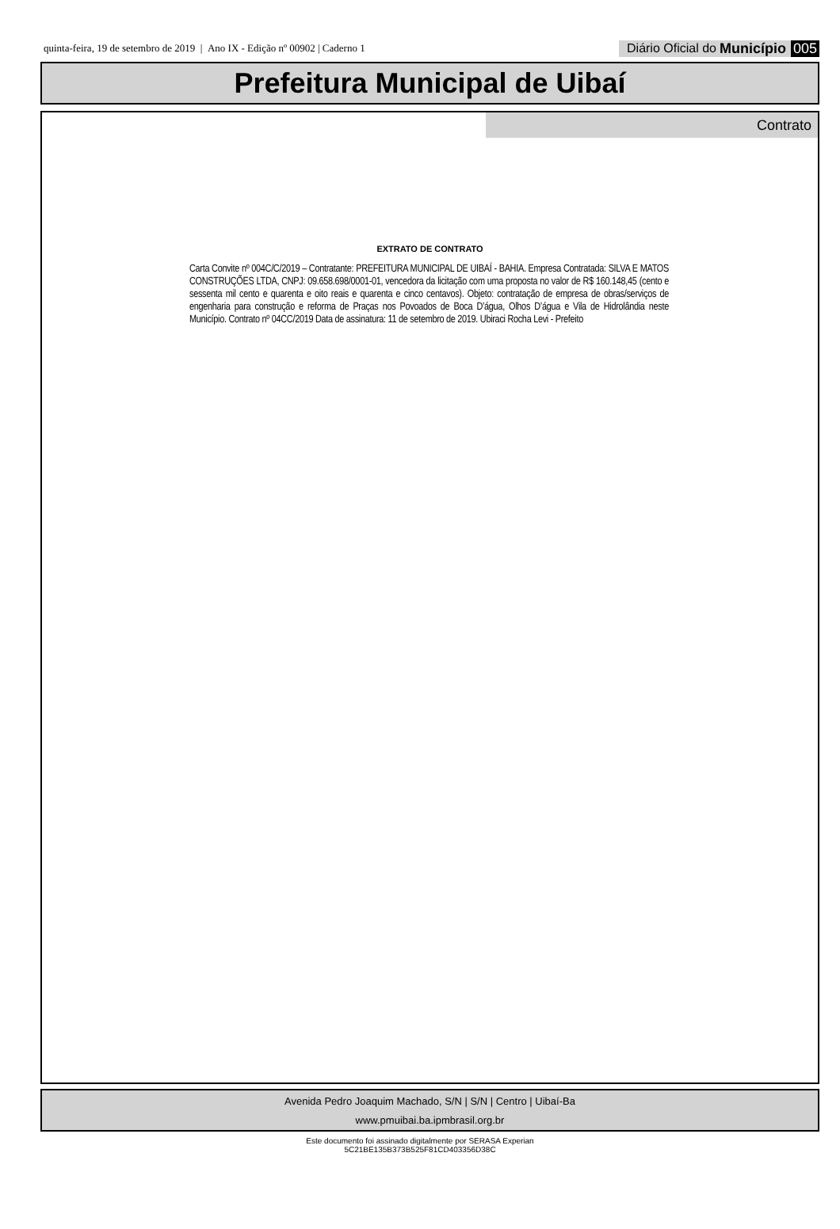quinta-feira, 19 de setembro de 2019 | Ano IX - Edição nº 00902 | Caderno 1 Diário Oficial do Município 005
Prefeitura Municipal de Uibaí
Contrato
EXTRATO DE CONTRATO
Carta Convite nº 004C/C/2019 – Contratante: PREFEITURA MUNICIPAL DE UIBAÍ - BAHIA. Empresa Contratada: SILVA E MATOS CONSTRUÇÕES LTDA, CNPJ: 09.658.698/0001-01, vencedora da licitação com uma proposta no valor de R$ 160.148,45 (cento e sessenta mil cento e quarenta e oito reais e quarenta e cinco centavos). Objeto: contratação de empresa de obras/serviços de engenharia para construção e reforma de Praças nos Povoados de Boca D’água, Olhos D’água e Vila de Hidrolândia neste Município. Contrato nº 04CC/2019 Data de assinatura: 11 de setembro de 2019. Ubiraci Rocha Levi - Prefeito
Avenida Pedro Joaquim Machado, S/N | S/N | Centro | Uibaí-Ba
www.pmuibai.ba.ipmbrasil.org.br
Este documento foi assinado digitalmente por SERASA Experian
5C21BE135B373B525F81CD403356D38C